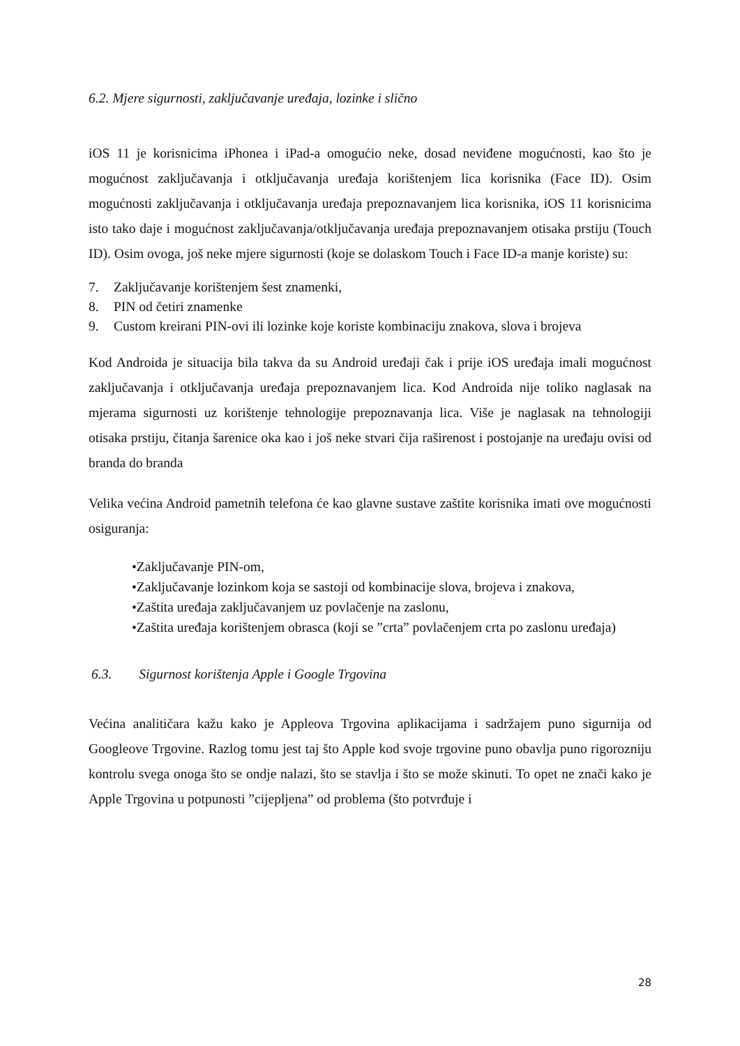6.2. Mjere sigurnosti, zaključavanje uređaja, lozinke i slično
iOS 11 je korisnicima iPhonea i iPad-a omogućio neke, dosad neviđene mogućnosti, kao što je mogućnost zaključavanja i otključavanja uređaja korištenjem lica korisnika (Face ID). Osim mogućnosti zaključavanja i otključavanja uređaja prepoznavanjem lica korisnika, iOS 11 korisnicima isto tako daje i mogućnost zaključavanja/otključavanja uređaja prepoznavanjem otisaka prstiju (Touch ID). Osim ovoga, još neke mjere sigurnosti (koje se dolaskom Touch i Face ID-a manje koriste) su:
7. Zaključavanje korištenjem šest znamenki,
8. PIN od četiri znamenke
9. Custom kreirani PIN-ovi ili lozinke koje koriste kombinaciju znakova, slova i brojeva
Kod Androida je situacija bila takva da su Android uređaji čak i prije iOS uređaja imali mogućnost zaključavanja i otključavanja uređaja prepoznavanjem lica. Kod Androida nije toliko naglasak na mjerama sigurnosti uz korištenje tehnologije prepoznavanja lica. Više je naglasak na tehnologiji otisaka prstiju, čitanja šarenice oka kao i još neke stvari čija raširenost i postojanje na uređaju ovisi od branda do branda
Velika većina Android pametnih telefona će kao glavne sustave zaštite korisnika imati ove mogućnosti osiguranja:
•Zaključavanje PIN-om,
•Zaključavanje lozinkom koja se sastoji od kombinacije slova, brojeva i znakova,
•Zaštita uređaja zaključavanjem uz povlačenje na zaslonu,
•Zaštita uređaja korištenjem obrasca (koji se ”crta” povlačenjem crta po zaslonu uređaja)
6.3. Sigurnost korištenja Apple i Google Trgovina
Većina analitičara kažu kako je Appleova Trgovina aplikacijama i sadržajem puno sigurnija od Googleove Trgovine. Razlog tomu jest taj što Apple kod svoje trgovine puno obavlja puno rigorozniju kontrolu svega onoga što se ondje nalazi, što se stavlja i što se može skinuti. To opet ne znači kako je Apple Trgovina u potpunosti ”cijepljena” od problema (što potvrđuje i
28